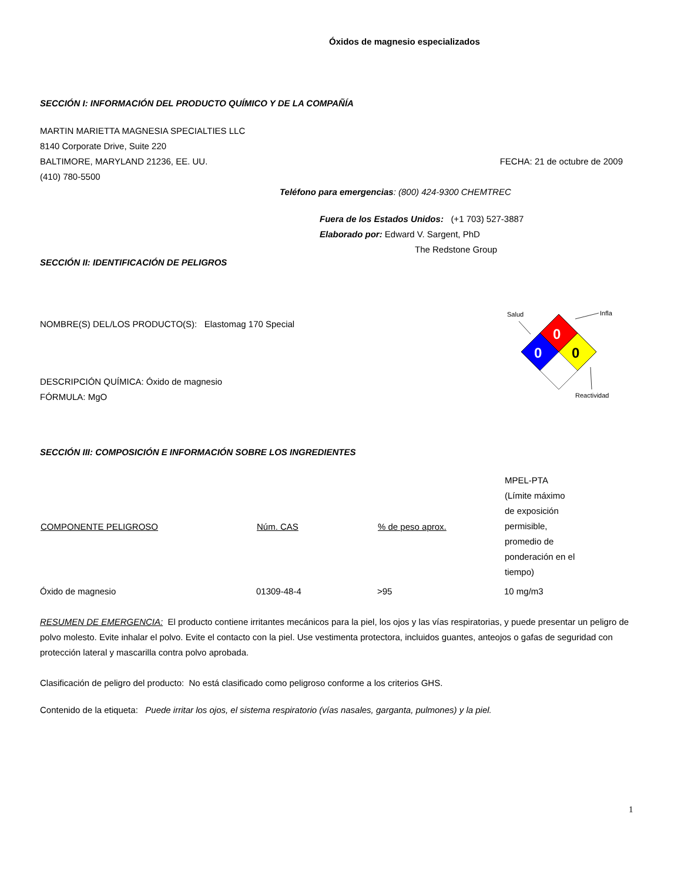Óxidos de magnesio especializados
SECCIÓN I: INFORMACIÓN DEL PRODUCTO QUÍMICO Y DE LA COMPAÑÍA
MARTIN MARIETTA MAGNESIA SPECIALTIES LLC
8140 Corporate Drive, Suite 220
BALTIMORE, MARYLAND 21236, EE. UU.
FECHA: 21 de octubre de 2009
(410) 780-5500
Teléfono para emergencias: (800) 424-9300 CHEMTREC
Fuera de los Estados Unidos: (+1 703) 527-3887
Elaborado por: Edward V. Sargent, PhD
The Redstone Group
SECCIÓN II: IDENTIFICACIÓN DE PELIGROS
NOMBRE(S) DEL/LOS PRODUCTO(S): Elastomag 170 Special
DESCRIPCIÓN QUÍMICA: Óxido de magnesio
FÓRMULA: MgO
Salud
Infla
Reactividad
0
0
0
SECCIÓN III: COMPOSICIÓN E INFORMACIÓN SOBRE LOS INGREDIENTES
| COMPONENTE PELIGROSO | Núm. CAS | % de peso aprox. | MPEL-PTA (Límite máximo de exposición permisible, promedio de ponderación en el tiempo) |
| --- | --- | --- | --- |
| Óxido de magnesio | 01309-48-4 | >95 | 10 mg/m3 |
RESUMEN DE EMERGENCIA: El producto contiene irritantes mecánicos para la piel, los ojos y las vías respiratorias, y puede presentar un peligro de polvo molesto. Evite inhalar el polvo. Evite el contacto con la piel. Use vestimenta protectora, incluidos guantes, anteojos o gafas de seguridad con protección lateral y mascarilla contra polvo aprobada.
Clasificación de peligro del producto: No está clasificado como peligroso conforme a los criterios GHS.
Contenido de la etiqueta: Puede irritar los ojos, el sistema respiratorio (vías nasales, garganta, pulmones) y la piel.
1